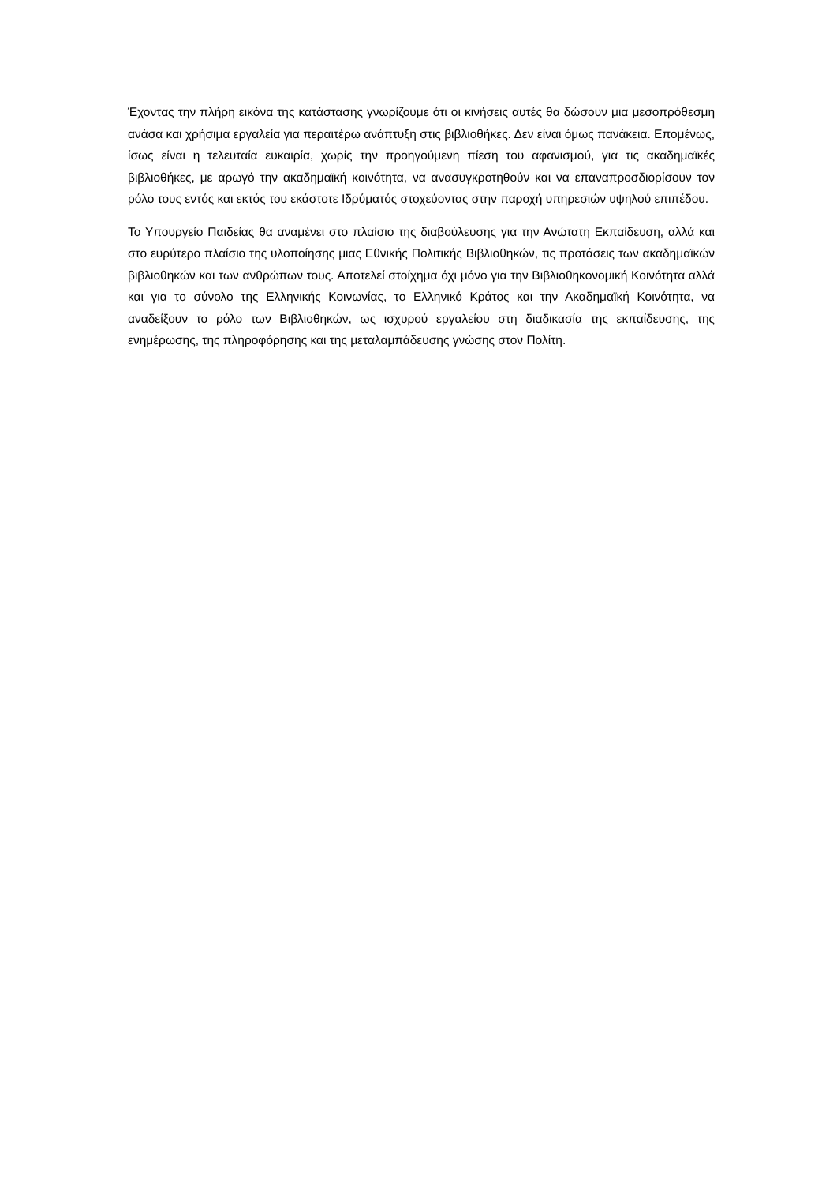Έχοντας την πλήρη εικόνα της κατάστασης γνωρίζουμε ότι οι κινήσεις αυτές θα δώσουν μια μεσοπρόθεσμη ανάσα και χρήσιμα εργαλεία για περαιτέρω ανάπτυξη στις βιβλιοθήκες. Δεν είναι όμως πανάκεια. Επομένως, ίσως είναι η τελευταία ευκαιρία, χωρίς την προηγούμενη πίεση του αφανισμού, για τις ακαδημαϊκές βιβλιοθήκες, με αρωγό την ακαδημαϊκή κοινότητα, να ανασυγκροτηθούν και να επαναπροσδιορίσουν τον ρόλο τους εντός και εκτός του εκάστοτε Ιδρύματός στοχεύοντας στην παροχή υπηρεσιών υψηλού επιπέδου.
Το Υπουργείο Παιδείας θα αναμένει στο πλαίσιο της διαβούλευσης για την Ανώτατη Εκπαίδευση, αλλά και στο ευρύτερο πλαίσιο της υλοποίησης μιας Εθνικής Πολιτικής Βιβλιοθηκών, τις προτάσεις των ακαδημαϊκών βιβλιοθηκών και των ανθρώπων τους. Αποτελεί στοίχημα όχι μόνο για την Βιβλιοθηκονομική Κοινότητα αλλά και για το σύνολο της Ελληνικής Κοινωνίας, το Ελληνικό Κράτος και την Ακαδημαϊκή Κοινότητα, να αναδείξουν το ρόλο των Βιβλιοθηκών, ως ισχυρού εργαλείου στη διαδικασία της εκπαίδευσης, της ενημέρωσης, της πληροφόρησης και της μεταλαμπάδευσης γνώσης στον Πολίτη.